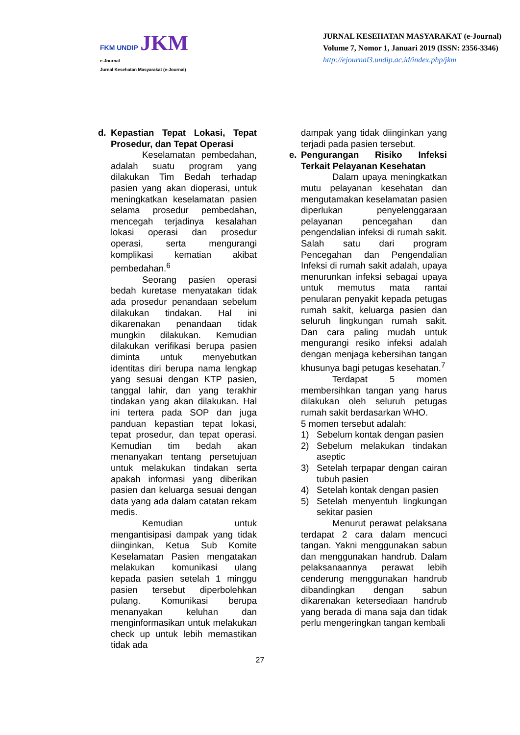FKM UNDIP JKM
e-Journal
Jurnal Kesehatan Masyarakat (e-Journal)
JURNAL KESEHATAN MASYARAKAT (e-Journal)
Volume 7, Nomor 1, Januari 2019 (ISSN: 2356-3346)
http://ejournal3.undip.ac.id/index.php/jkm
d. Kepastian Tepat Lokasi, Tepat Prosedur, dan Tepat Operasi
Keselamatan pembedahan, adalah suatu program yang dilakukan Tim Bedah terhadap pasien yang akan dioperasi, untuk meningkatkan keselamatan pasien selama prosedur pembedahan, mencegah terjadinya kesalahan lokasi operasi dan prosedur operasi, serta mengurangi komplikasi kematian akibat pembedahan.<sup>6</sup>
Seorang pasien operasi bedah kuretase menyatakan tidak ada prosedur penandaan sebelum dilakukan tindakan. Hal ini dikarenakan penandaan tidak mungkin dilakukan. Kemudian dilakukan verifikasi berupa pasien diminta untuk menyebutkan identitas diri berupa nama lengkap yang sesuai dengan KTP pasien, tanggal lahir, dan yang terakhir tindakan yang akan dilakukan. Hal ini tertera pada SOP dan juga panduan kepastian tepat lokasi, tepat prosedur, dan tepat operasi. Kemudian tim bedah akan menanyakan tentang persetujuan untuk melakukan tindakan serta apakah informasi yang diberikan pasien dan keluarga sesuai dengan data yang ada dalam catatan rekam medis.
Kemudian untuk mengantisipasi dampak yang tidak diinginkan, Ketua Sub Komite Keselamatan Pasien mengatakan melakukan komunikasi ulang kepada pasien setelah 1 minggu pasien tersebut diperbolehkan pulang. Komunikasi berupa menanyakan keluhan dan menginformasikan untuk melakukan check up untuk lebih memastikan tidak ada
dampak yang tidak diinginkan yang terjadi pada pasien tersebut.
e. Pengurangan Risiko Infeksi Terkait Pelayanan Kesehatan
Dalam upaya meningkatkan mutu pelayanan kesehatan dan mengutamakan keselamatan pasien diperlukan penyelenggaraan pelayanan pencegahan dan pengendalian infeksi di rumah sakit. Salah satu dari program Pencegahan dan Pengendalian Infeksi di rumah sakit adalah, upaya menurunkan infeksi sebagai upaya untuk memutus mata rantai penularan penyakit kepada petugas rumah sakit, keluarga pasien dan seluruh lingkungan rumah sakit. Dan cara paling mudah untuk mengurangi resiko infeksi adalah dengan menjaga kebersihan tangan khusunya bagi petugas kesehatan.<sup>7</sup>
Terdapat 5 momen membersihkan tangan yang harus dilakukan oleh seluruh petugas rumah sakit berdasarkan WHO.
5 momen tersebut adalah:
1) Sebelum kontak dengan pasien
2) Sebelum melakukan tindakan aseptic
3) Setelah terpapar dengan cairan tubuh pasien
4) Setelah kontak dengan pasien
5) Setelah menyentuh lingkungan sekitar pasien
Menurut perawat pelaksana terdapat 2 cara dalam mencuci tangan. Yakni menggunakan sabun dan menggunakan handrub. Dalam pelaksanaannya perawat lebih cenderung menggunakan handrub dibandingkan dengan sabun dikarenakan ketersediaan handrub yang berada di mana saja dan tidak perlu mengeringkan tangan kembali
27